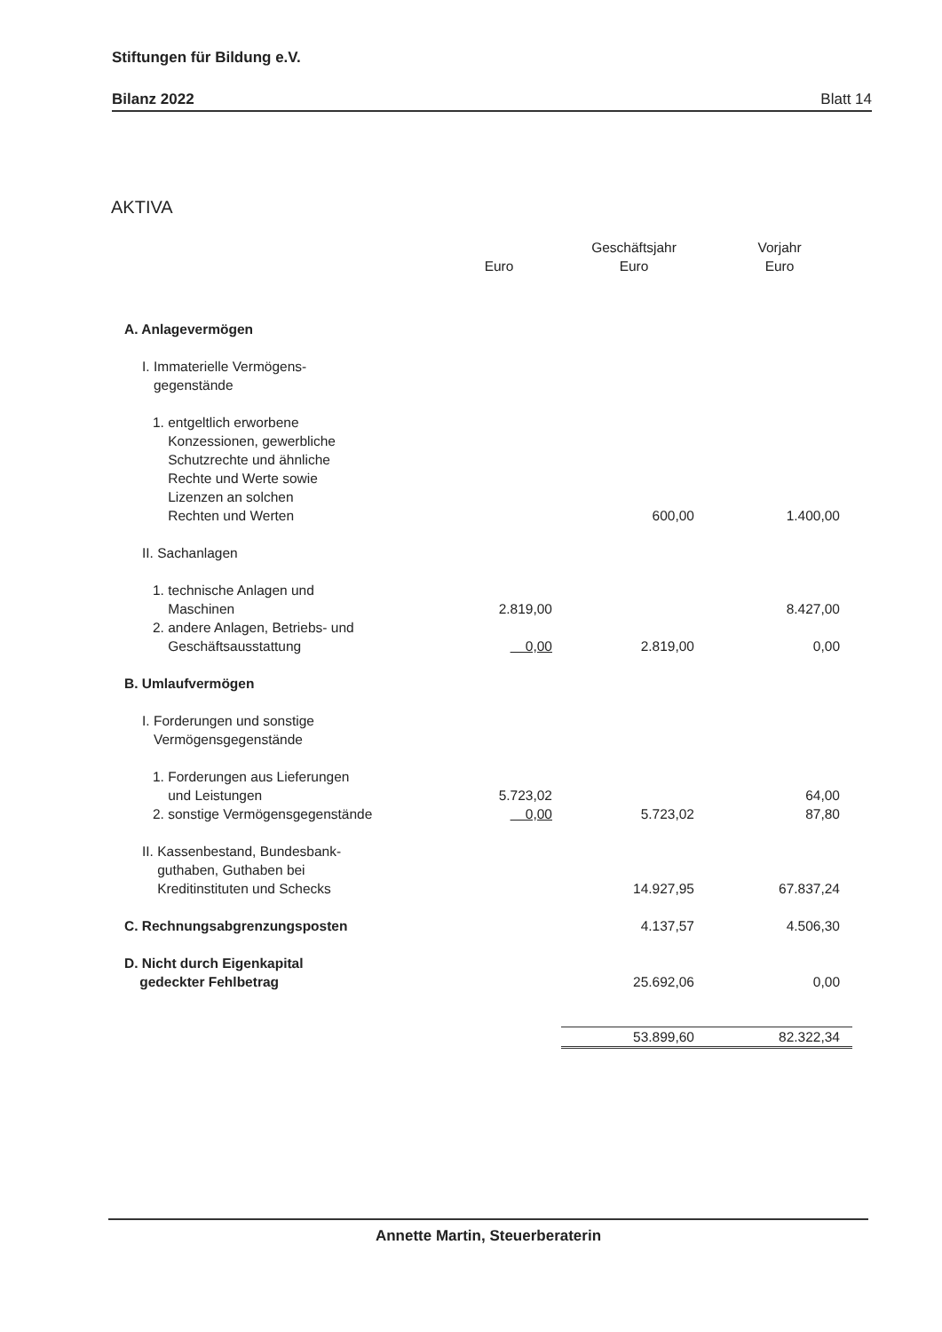Stiftungen für Bildung e.V.
Bilanz 2022 Blatt 14
AKTIVA
| | Euro | Geschäftsjahr Euro | Vorjahr Euro |
| --- | --- | --- | --- |
| A. Anlagevermögen | | | |
| I. Immaterielle Vermögens- gegenstände | | | |
| 1. entgeltlich erworbene Konzessionen, gewerbliche Schutzrechte und ähnliche Rechte und Werte sowie Lizenzen an solchen Rechten und Werten | | 600,00 | 1.400,00 |
| II. Sachanlagen | | | |
| 1. technische Anlagen und Maschinen | 2.819,00 | | 8.427,00 |
| 2. andere Anlagen, Betriebs- und Geschäftsausstattung | 0,00 | 2.819,00 | 0,00 |
| B. Umlaufvermögen | | | |
| I. Forderungen und sonstige Vermögensgegenstände | | | |
| 1. Forderungen aus Lieferungen und Leistungen | 5.723,02 | | 64,00 |
| 2. sonstige Vermögensgegenstände | 0,00 | 5.723,02 | 87,80 |
| II. Kassenbestand, Bundesbank- guthaben, Guthaben bei Kreditinstituten und Schecks | | 14.927,95 | 67.837,24 |
| C. Rechnungsabgrenzungsposten | | 4.137,57 | 4.506,30 |
| D. Nicht durch Eigenkapital gedeckter Fehlbetrag | | 25.692,06 | 0,00 |
| | | 53.899,60 | 82.322,34 |
Annette Martin, Steuerberaterin